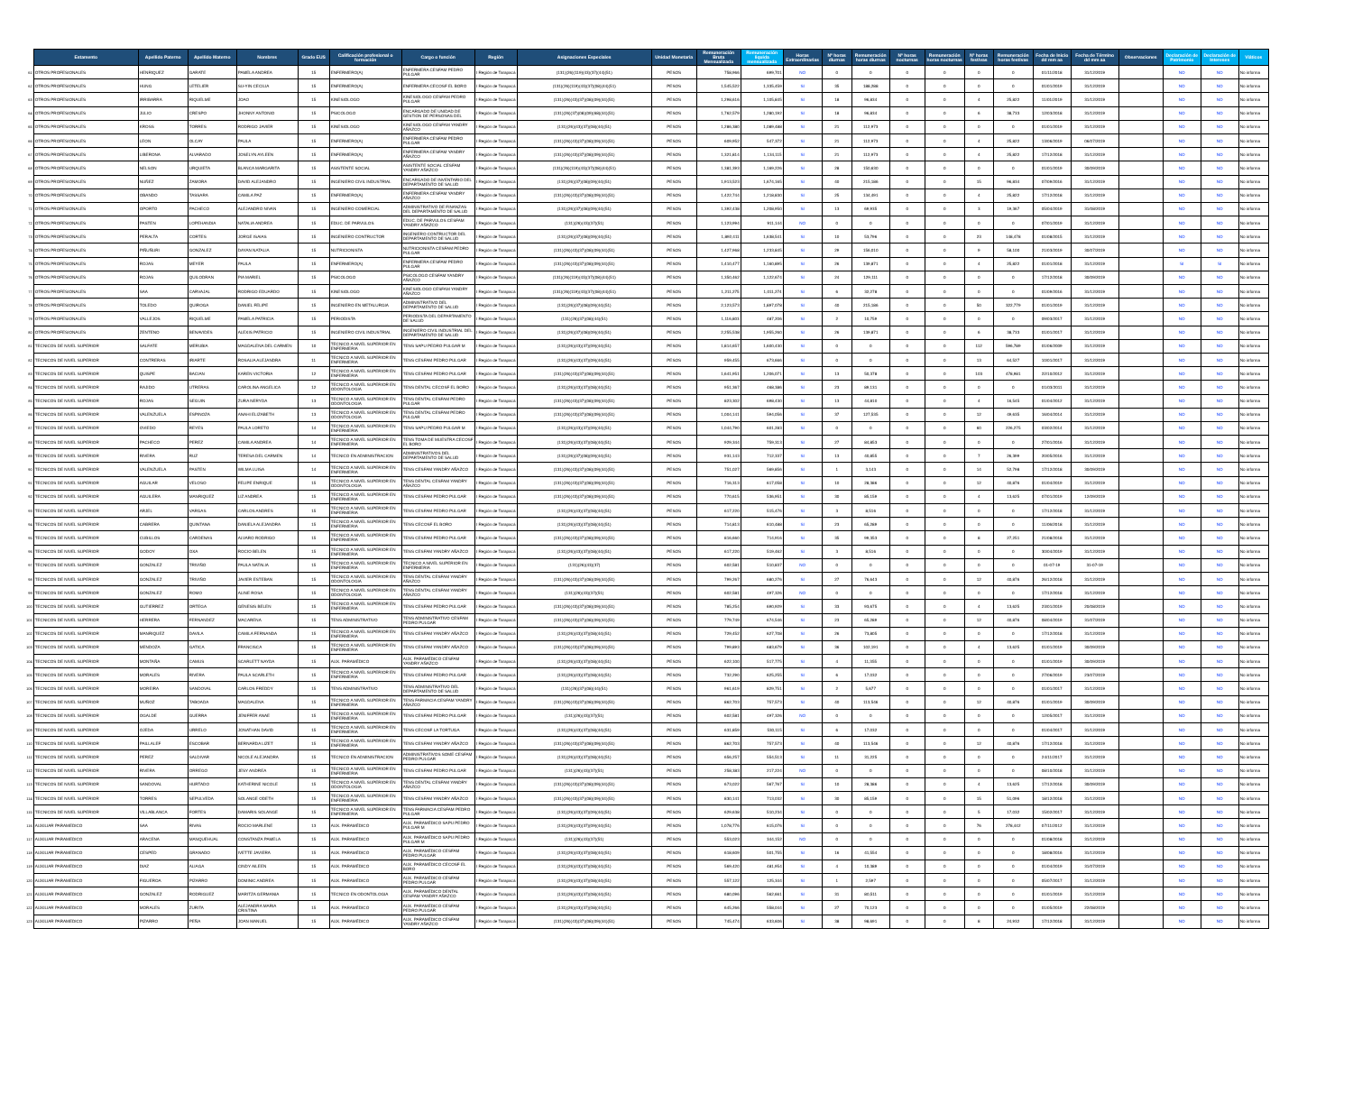| | Estamento | Apellido Paterno | Apellido Materno | Nombres | Grado EUS | Calificación profesional o formación | Cargo o función | Región | Asignaciones Especiales | Unidad Monetaria | Remuneración Bruta Mensualizada | Remuneración liquida mensualizada | Horas Extraordinarias | Nº horas diurnas | Remuneración horas diurnas | Nº horas nocturnas | Remuneración horas nocturnas | Nº horas festivas | Remuneración horas festivas | Fecha de Inicio dd mm aa | Fecha de Término dd mm aa | Observaciones | Declaración de Patrimonio | Declaración de Intereses | Viáticos |
| --- | --- | --- | --- | --- | --- | --- | --- | --- | --- | --- | --- | --- | --- | --- | --- | --- | --- | --- | --- | --- | --- | --- | --- | --- | --- |
| 61 | OTROS PROFESIONALES | HENRIQUEZ | GARATE | PAMELA ANDREA | 15 | ENFERMERO(A) | ENFERMERA CESFAM PEDRO PULGAR | I Región de Tarapacá | (131)(26)(119)(43)(37)(44)(51) | PESOS | 758,966 | 699,701 | NO | 0 | 0 | 0 | 0 | 0 | 0 | 01/11/2018 | 31/12/2019 | | NO | NO | No informa |
| 62 | OTROS PROFESIONALES | HUNG | LETELIER | SU-YIN CECILIA | 15 | ENFERMERO(A) | ENFERMERA CECOSF EL BORO | I Región de Tarapacá | (131)(26)(119)(43)(37)(08)(44)(51) | PESOS | 1,545,522 | 1,335,459 | SI | 35 | 188,288 | 0 | 0 | 0 | 0 | 01/01/2019 | 31/12/2019 | | NO | NO | No informa |
| 63 | OTROS PROFESIONALES | IRRIBARRA | RIQUELME | JOAO | 15 | KINESIOLOGO | KINESIOLOGO CESFAM PEDRO PULGAR | I Región de Tarapacá | (131)(26)(43)(37)(08)(09)(44)(51) | PESOS | 1,298,616 | 1,105,845 | SI | 18 | 96,834 | 0 | 0 | 4 | 25,822 | 11/01/2019 | 31/12/2019 | | NO | NO | No informa |
| 64 | OTROS PROFESIONALES | JULIO | CRESPO | JHONNY ANTONIO | 15 | PSICOLOGO | ENCARGADO DE UNIDAD DE GESTION DE PERSONAS DEL | I Región de Tarapacá | (131)(26)(37)(08)(09)(68)(44)(51) | PESOS | 1,762,579 | 1,280,192 | SI | 18 | 96,834 | 0 | 0 | 6 | 38,733 | 12/03/2018 | 31/12/2019 | | NO | NO | No informa |
| 65 | OTROS PROFESIONALES | KROSS | TORRES | RODRIGO JAVIER | 15 | KINESIOLOGO | KINESIOLOGO CESFAM YANDRY AÑAZCO | I Región de Tarapacá | (131)(26)(43)(37)(08)(44)(51) | PESOS | 1,286,380 | 1,089,488 | SI | 21 | 112,973 | 0 | 0 | 0 | 0 | 01/01/2019 | 31/12/2019 | | NO | NO | No informa |
| 66 | OTROS PROFESIONALES | LEON | OLCAY | PAULA | 15 | ENFERMERO(A) | ENFERMERA CESFAM PEDRO PULGAR | I Región de Tarapacá | (131)(26)(43)(37)(08)(09)(44)(51) | PESOS | 609,952 | 547,372 | SI | 21 | 112,973 | 0 | 0 | 4 | 25,822 | 13/06/2019 | 06/07/2019 | | NO | NO | No informa |
| 67 | OTROS PROFESIONALES | LIBERONA | ALVARADO | JOSELYN AYLEEN | 15 | ENFERMERO(A) | ENFERMERA CESFAM YANDRY AÑAZCO | I Región de Tarapacá | (131)(26)(43)(37)(08)(09)(44)(51) | PESOS | 1,321,814 | 1,134,115 | SI | 21 | 112,973 | 0 | 0 | 4 | 25,822 | 17/12/2018 | 31/12/2019 | | NO | NO | No informa |
| 68 | OTROS PROFESIONALES | NELSON | URQUIETA | BLANCA MARGARITA | 15 | ASISTENTE SOCIAL | ASISTENTE SOCIAL CESFAM YANDRY AÑAZCO | I Región de Tarapacá | (131)(26)(119)(43)(37)(08)(44)(51) | PESOS | 1,381,393 | 1,169,226 | SI | 28 | 150,630 | 0 | 0 | 0 | 0 | 01/01/2019 | 30/09/2019 | | NO | NO | No informa |
| 69 | OTROS PROFESIONALES | NUÑEZ | ZAMORA | DAVID ALEJANDRO | 15 | INGENIERO CIVIL INDUSTRIAL | ENCARGADO DE INVENTARIO DEL DEPARTAMENTO DE SALUD | I Región de Tarapacá | (131)(26)(37)(08)(09)(44)(51) | PESOS | 1,913,523 | 1,674,165 | SI | 40 | 215,186 | 0 | 0 | 15 | 96,834 | 07/09/2016 | 31/12/2019 | | NO | NO | No informa |
| 70 | OTROS PROFESIONALES | OBANDO | TASSARA | CAMILA PAZ | 15 | ENFERMERO(A) | ENFERMERA CESFAM YANDRY AÑAZCO | I Región de Tarapacá | (131)(26)(43)(37)(08)(09)(44)(51) | PESOS | 1,422,744 | 1,218,830 | SI | 25 | 134,491 | 0 | 0 | 4 | 25,822 | 17/12/2018 | 31/12/2019 | | NO | NO | No informa |
| 71 | OTROS PROFESIONALES | OPORTO | PACHECO | ALEJANDRO NIVAN | 15 | INGENIERO COMERCIAL | ADMINISTRATIVO DE FINANZAS DEL DEPARTAMENTO DE SALUD | I Región de Tarapacá | (131)(26)(37)(08)(09)(44)(51) | PESOS | 1,392,438 | 1,208,950 | SI | 13 | 69,935 | 0 | 0 | 3 | 19,367 | 05/04/2019 | 31/08/2019 | | NO | NO | No informa |
| 72 | OTROS PROFESIONALES | PASTEN | LOPEHANDIA | NATALIA ANDREA | 15 | EDUC. DE PARVULOS | EDUC. DE PARVULOS CESFAM YANDRY AÑAZCO | I Región de Tarapacá | (131)(26)(43)(37)(51) | PESOS | 1,123,994 | 911,144 | NO | 0 | 0 | 0 | 0 | 0 | 0 | 07/01/2019 | 31/12/2019 | | NO | NO | No informa |
| 73 | OTROS PROFESIONALES | PERALTA | CORTES | JORGE ISAIAS | 15 | INGENIERO CONTRUCTOR | INGENIERO CONTRUCTOR DEL DEPARTAMENTO DE SALUD | I Región de Tarapacá | (131)(26)(37)(08)(09)(44)(51) | PESOS | 1,892,411 | 1,638,541 | SI | 10 | 53,796 | 0 | 0 | 23 | 148,478 | 01/08/2015 | 31/12/2019 | | NO | NO | No informa |
| 74 | OTROS PROFESIONALES | PIÑUÑURI | GONZALEZ | DAYAN NATALIA | 15 | NUTRICIONISTA | NUTRICIONISTA CESFAM PEDRO PULGAR | I Región de Tarapacá | (131)(26)(43)(37)(08)(09)(44)(51) | PESOS | 1,427,968 | 1,233,845 | SI | 29 | 156,010 | 0 | 0 | 9 | 58,100 | 21/03/2019 | 30/07/2019 | | NO | NO | No informa |
| 75 | OTROS PROFESIONALES | ROJAS | MEYER | PAULA | 15 | ENFERMERO(A) | ENFERMERA CESFAM PEDRO PULGAR | I Región de Tarapacá | (131)(26)(43)(37)(08)(09)(44)(51) | PESOS | 1,410,477 | 1,160,895 | SI | 26 | 139,871 | 0 | 0 | 4 | 25,822 | 01/01/2018 | 31/12/2019 | | SI | SI | No informa |
| 76 | OTROS PROFESIONALES | ROJAS | QUILODRAN | PIA MARIEL | 15 | PSICOLOGO | PSICOLOGO CESFAM YANDRY AÑAZCO | I Región de Tarapacá | (131)(26)(119)(43)(37)(08)(44)(51) | PESOS | 1,350,462 | 1,122,674 | SI | 24 | 129,111 | 0 | 0 | 0 | 0 | 17/12/2018 | 30/09/2019 | | NO | NO | No informa |
| 77 | OTROS PROFESIONALES | SAA | CARVAJAL | RODRIGO EDUARDO | 15 | KINESIOLOGO | KINESIOLOGO CESFAM YANDRY AÑAZCO | I Región de Tarapacá | (131)(26)(119)(43)(37)(08)(44)(51) | PESOS | 1,211,275 | 1,011,274 | SI | 6 | 32,278 | 0 | 0 | 0 | 0 | 01/09/2016 | 31/12/2019 | | NO | NO | No informa |
| 78 | OTROS PROFESIONALES | TOLEDO | QUIROGA | DANIEL FELIPE | 15 | INGENIERO EN METALURGIA | ADMINISTRATIVO DEL DEPARTAMENTO DE SALUD | I Región de Tarapacá | (131)(26)(37)(08)(09)(44)(51) | PESOS | 2,123,573 | 1,897,078 | SI | 40 | 215,186 | 0 | 0 | 50 | 322,779 | 01/01/2019 | 31/12/2019 | | NO | NO | No informa |
| 79 | OTROS PROFESIONALES | VALLEJOS | RIQUELME | PAMELA PATRICIA | 15 | PERIODISTA | PERIODISTA DEL DEPARTAMENTO DE SALUD | I Región de Tarapacá | (131)(26)(37)(08)(44)(51) | PESOS | 1,116,803 | 487,206 | SI | 2 | 10,759 | 0 | 0 | 0 | 0 | 09/03/2017 | 31/12/2019 | | NO | NO | No informa |
| 80 | OTROS PROFESIONALES | ZENTENO | BENAVIDES | ALEXIS PATRICIO | 15 | INGENIERO CIVIL INDUSTRIAL | INGENIERO CIVIL INDUSTRIAL DEL DEPARTAMENTO DE SALUD | I Región de Tarapacá | (131)(26)(37)(08)(09)(44)(51) | PESOS | 2,255,538 | 1,955,260 | SI | 26 | 139,871 | 0 | 0 | 6 | 38,733 | 01/01/2017 | 31/12/2019 | | NO | NO | No informa |
| 81 | TECNICOS DE NIVEL SUPERIOR | SALFATE | MERUBIA | MAGDALENA DEL CARMEN | 10 | TECNICO A NIVEL SUPERIOR EN ENFERMERIA | TENS SAPU PEDRO PULGAR M | I Región de Tarapacá | (131)(26)(43)(37)(09)(44)(51) | PESOS | 1,814,657 | 1,600,430 | SI | 0 | 0 | 0 | 0 | 112 | 596,789 | 01/06/2009 | 31/12/2019 | | NO | NO | No informa |
| 82 | TECNICOS DE NIVEL SUPERIOR | CONTRERAS | IRIARTE | ROSALIA ALEJANDRA | 11 | TECNICO A NIVEL SUPERIOR EN ENFERMERIA | TENS CESFAM PEDRO PULGAR | I Región de Tarapacá | (131)(26)(43)(37)(09)(44)(51) | PESOS | 959,455 | 673,666 | SI | 0 | 0 | 0 | 0 | 13 | 64,527 | 10/01/2017 | 31/12/2019 | | NO | NO | No informa |
| 83 | TECNICOS DE NIVEL SUPERIOR | QUISPE | BACIAN | KAREN VICTORIA | 12 | TECNICO A NIVEL SUPERIOR EN ENFERMERIA | TENS CESFAM PEDRO PULGAR | I Región de Tarapacá | (131)(26)(43)(37)(08)(09)(44)(51) | PESOS | 1,641,951 | 1,206,071 | SI | 13 | 50,378 | 0 | 0 | 103 | 478,981 | 22/10/2012 | 31/12/2019 | | NO | NO | No informa |
| 84 | TECNICOS DE NIVEL SUPERIOR | RAJIDO | UTRERAS | CAROLINA ANGELICA | 12 | TECNICO A NIVEL SUPERIOR EN ODONTOLOGIA | TENS DENTAL CECOSF EL BORO | I Región de Tarapacá | (131)(26)(43)(37)(08)(44)(51) | PESOS | 951,367 | 468,386 | SI | 23 | 89,131 | 0 | 0 | 0 | 0 | 01/03/2011 | 31/12/2019 | | NO | NO | No informa |
| 85 | TECNICOS DE NIVEL SUPERIOR | ROJAS | SEGUIN | ZURA NERYDA | 13 | TECNICO A NIVEL SUPERIOR EN ODONTOLOGIA | TENS DENTAL CESFAM PEDRO PULGAR | I Región de Tarapacá | (131)(26)(43)(37)(08)(09)(44)(51) | PESOS | 823,302 | 698,430 | SI | 13 | 44,810 | 0 | 0 | 4 | 16,545 | 01/04/2012 | 31/12/2019 | | NO | NO | No informa |
| 86 | TECNICOS DE NIVEL SUPERIOR | VALENZUELA | ESPINOZA | ANAHI ELIZABETH | 13 | TECNICO A NIVEL SUPERIOR EN ODONTOLOGIA | TENS DENTAL CESFAM PEDRO PULGAR | I Región de Tarapacá | (131)(26)(43)(37)(08)(09)(44)(51) | PESOS | 1,004,141 | 594,056 | SI | 37 | 127,535 | 0 | 0 | 12 | 49,635 | 16/04/2014 | 31/12/2019 | | NO | NO | No informa |
| 87 | TECNICOS DE NIVEL SUPERIOR | OVIEDO | REYES | PAULA LORETO | 14 | TECNICO A NIVEL SUPERIOR EN ENFERMERIA | TENS SAPU PEDRO PULGAR M | I Región de Tarapacá | (131)(26)(43)(37)(09)(44)(51) | PESOS | 1,044,790 | 601,283 | SI | 0 | 0 | 0 | 0 | 60 | 226,275 | 03/02/2014 | 31/12/2019 | | NO | NO | No informa |
| 88 | TECNICOS DE NIVEL SUPERIOR | PACHECO | PEREZ | CAMILA ANDREA | 14 | TECNICO A NIVEL SUPERIOR EN ENFERMERIA | TENS TOMA DE MUESTRA CECOSF EL BORO | I Región de Tarapacá | (131)(26)(43)(37)(08)(44)(51) | PESOS | 929,344 | 759,313 | SI | 27 | 84,853 | 0 | 0 | 0 | 0 | 27/01/2016 | 31/12/2019 | | NO | NO | No informa |
| 89 | TECNICOS DE NIVEL SUPERIOR | RIVERA | RUZ | TERESA DEL CARMEN | 14 | TECNICO EN ADMINISTRACION | ADMINISTRATIVOS DEL DEPARTAMENTO DE SALUD | I Región de Tarapacá | (131)(26)(37)(08)(09)(44)(51) | PESOS | 931,143 | 712,337 | SI | 13 | 40,855 | 0 | 0 | 7 | 26,399 | 20/05/2016 | 31/12/2019 | | NO | NO | No informa |
| 90 | TECNICOS DE NIVEL SUPERIOR | VALENZUELA | PASTEN | WILMA LUISA | 14 | TECNICO A NIVEL SUPERIOR EN ENFERMERIA | TENS CESFAM YANDRY AÑAZCO | I Región de Tarapacá | (131)(26)(43)(37)(08)(09)(44)(51) | PESOS | 751,027 | 569,856 | SI | 1 | 3,143 | 0 | 0 | 14 | 52,798 | 17/12/2018 | 30/09/2019 | | NO | NO | No informa |
| 91 | TECNICOS DE NIVEL SUPERIOR | AGUILAR | VELOSO | FELIPE ENRIQUE | 15 | TECNICO A NIVEL SUPERIOR EN ODONTOLOGIA | TENS DENTAL CESFAM YANDRY AÑAZCO | I Región de Tarapacá | (131)(26)(43)(37)(08)(09)(44)(51) | PESOS | 716,313 | 617,058 | SI | 10 | 28,386 | 0 | 0 | 12 | 40,876 | 01/04/2019 | 31/12/2019 | | NO | NO | No informa |
| 92 | TECNICOS DE NIVEL SUPERIOR | AGUILERA | MANRIQUEZ | LIZ ANDREA | 15 | TECNICO A NIVEL SUPERIOR EN ENFERMERIA | TENS CESFAM PEDRO PULGAR | I Región de Tarapacá | (131)(26)(43)(37)(08)(09)(44)(51) | PESOS | 770,615 | 536,951 | SI | 30 | 85,159 | 0 | 0 | 4 | 13,625 | 07/01/2019 | 12/09/2019 | | NO | NO | No informa |
| 93 | TECNICOS DE NIVEL SUPERIOR | ARJEL | VARGAS | CARLOS ANDRES | 15 | TECNICO A NIVEL SUPERIOR EN ENFERMERIA | TENS CESFAM PEDRO PULGAR | I Región de Tarapacá | (131)(26)(43)(37)(08)(44)(51) | PESOS | 617,220 | 515,476 | SI | 3 | 8,516 | 0 | 0 | 0 | 0 | 17/12/2018 | 31/12/2019 | | NO | NO | No informa |
| 94 | TECNICOS DE NIVEL SUPERIOR | CABRERA | QUINTANA | DANIELA ALEJANDRA | 15 | TECNICO A NIVEL SUPERIOR EN ENFERMERIA | TENS CECOSF EL BORO | I Región de Tarapacá | (131)(26)(43)(37)(08)(44)(51) | PESOS | 714,813 | 610,488 | SI | 23 | 65,289 | 0 | 0 | 0 | 0 | 11/06/2018 | 31/12/2019 | | NO | NO | No informa |
| 95 | TECNICOS DE NIVEL SUPERIOR | CUBILLOS | CARDENAS | ALVARO RODRIGO | 15 | TECNICO A NIVEL SUPERIOR EN ENFERMERIA | TENS CESFAM PEDRO PULGAR | I Región de Tarapacá | (131)(26)(43)(37)(08)(09)(44)(51) | PESOS | 816,660 | 714,916 | SI | 35 | 99,353 | 0 | 0 | 8 | 27,251 | 21/08/2018 | 31/12/2019 | | NO | NO | No informa |
| 96 | TECNICOS DE NIVEL SUPERIOR | GODOY | OXA | ROCIO BELEN | 15 | TECNICO A NIVEL SUPERIOR EN ENFERMERIA | TENS CESFAM YANDRY AÑAZCO | I Región de Tarapacá | (131)(26)(43)(37)(08)(44)(51) | PESOS | 617,220 | 519,462 | SI | 3 | 8,516 | 0 | 0 | 0 | 0 | 30/04/2019 | 31/12/2019 | | NO | NO | No informa |
| 97 | TECNICOS DE NIVEL SUPERIOR | GONZALEZ | TRIVIÑO | PAULA NATALIA | 15 | TECNICO A NIVEL SUPERIOR EN ENFERMERIA | TECNICO A NIVEL SUPERIOR EN ENFERMERIA | I Región de Tarapacá | (131)(26)(43)(37) | PESOS | 602,581 | 510,837 | NO | 0 | 0 | 0 | 0 | 0 | 0 | 01-07-19 | 31-07-19 | | NO | NO | No informa |
| 98 | TECNICOS DE NIVEL SUPERIOR | GONZALEZ | TRIVIÑO | JAVIER ESTEBAN | 15 | TECNICO A NIVEL SUPERIOR EN ODONTOLOGIA | TENS DENTAL CESFAM YANDRY AÑAZCO | I Región de Tarapacá | (131)(26)(43)(37)(08)(09)(44)(51) | PESOS | 799,267 | 680,276 | SI | 27 | 76,643 | 0 | 0 | 12 | 40,876 | 26/12/2018 | 31/12/2019 | | NO | NO | No informa |
| 99 | TECNICOS DE NIVEL SUPERIOR | GONZALEZ | ROMO | ALINE ROSA | 15 | TECNICO A NIVEL SUPERIOR EN ODONTOLOGIA | TENS DENTAL CESFAM YANDRY AÑAZCO | I Región de Tarapacá | (131)(26)(43)(37)(51) | PESOS | 602,581 | 497,326 | NO | 0 | 0 | 0 | 0 | 0 | 0 | 17/12/2018 | 31/12/2019 | | NO | NO | No informa |
| 100 | TECNICOS DE NIVEL SUPERIOR | GUTIERREZ | ORTEGA | GENESIS BELEN | 15 | TECNICO A NIVEL SUPERIOR EN ENFERMERIA | TENS CESFAM PEDRO PULGAR | I Región de Tarapacá | (131)(26)(43)(37)(08)(09)(44)(51) | PESOS | 785,254 | 690,929 | SI | 33 | 93,675 | 0 | 0 | 4 | 13,625 | 23/01/2019 | 20/08/2019 | | NO | NO | No informa |
| 101 | TECNICOS DE NIVEL SUPERIOR | HERRERA | FERNANDEZ | MACARENA | 15 | TENS ADMINISTRATIVO | TENS ADMINISTRATIVO CESFAM PEDRO PULGAR | I Región de Tarapacá | (131)(26)(43)(37)(08)(09)(44)(51) | PESOS | 779,749 | 674,546 | SI | 23 | 65,289 | 0 | 0 | 12 | 40,876 | 08/04/2019 | 31/07/2019 | | NO | NO | No informa |
| 102 | TECNICOS DE NIVEL SUPERIOR | MANRIQUEZ | DAVILA | CAMILA FERNANDA | 15 | TECNICO A NIVEL SUPERIOR EN ENFERMERIA | TENS CESFAM YANDRY AÑAZCO | I Región de Tarapacá | (131)(26)(43)(37)(08)(44)(51) | PESOS | 729,452 | 627,708 | SI | 26 | 73,805 | 0 | 0 | 0 | 0 | 17/12/2018 | 31/12/2019 | | NO | NO | No informa |
| 103 | TECNICOS DE NIVEL SUPERIOR | MENDOZA | GATICA | FRANCISCA | 15 | TECNICO A NIVEL SUPERIOR EN ENFERMERIA | TENS CESFAM YANDRY AÑAZCO | I Región de Tarapacá | (131)(26)(43)(37)(08)(09)(44)(51) | PESOS | 799,893 | 683,679 | SI | 36 | 102,191 | 0 | 0 | 4 | 13,625 | 01/01/2019 | 30/09/2019 | | NO | NO | No informa |
| 104 | TECNICOS DE NIVEL SUPERIOR | MONTAÑA | CAMUS | SCARLETT NAYDA | 15 | AUX. PARAMÉDICO | AUX. PARAMÉDICO CESFAM YANDRY AÑAZCO | I Región de Tarapacá | (131)(26)(43)(37)(08)(44)(51) | PESOS | 622,100 | 517,775 | SI | 4 | 11,355 | 0 | 0 | 0 | 0 | 01/01/2019 | 30/09/2019 | | NO | NO | No informa |
| 105 | TECNICOS DE NIVEL SUPERIOR | MORALES | RIVERA | PAULA SCARLETH | 15 | TECNICO A NIVEL SUPERIOR EN ENFERMERIA | TENS CESFAM PEDRO PULGAR | I Región de Tarapacá | (131)(26)(43)(37)(08)(44)(51) | PESOS | 732,290 | 625,255 | SI | 6 | 17,032 | 0 | 0 | 0 | 0 | 27/06/2019 | 23/07/2019 | | NO | NO | No informa |
| 106 | TECNICOS DE NIVEL SUPERIOR | MOREIRA | SANDOVAL | CARLOS FREDDY | 15 | TENS ADMINISTRATIVO | TENS ADMINISTRATIVO DEL DEPARTAMENTO DE SALUD | I Región de Tarapacá | (131)(26)(37)(08)(44)(51) | PESOS | 961,619 | 829,751 | SI | 2 | 5,677 | 0 | 0 | 0 | 0 | 01/01/2017 | 31/12/2019 | | NO | NO | No informa |
| 107 | TECNICOS DE NIVEL SUPERIOR | MUÑOZ | TABOADA | MAGDALENA | 15 | TECNICO A NIVEL SUPERIOR EN ENFERMERIA | TENS FARMACIA CESFAM YANDRY AÑAZCO | I Región de Tarapacá | (131)(26)(43)(37)(08)(09)(44)(51) | PESOS | 862,703 | 757,573 | SI | 40 | 113,546 | 0 | 0 | 12 | 40,876 | 01/01/2019 | 30/09/2019 | | NO | NO | No informa |
| 108 | TECNICOS DE NIVEL SUPERIOR | OGALDE | GUERRA | JENIFFER ANAE | 15 | TECNICO A NIVEL SUPERIOR EN ENFERMERIA | TENS CESFAM PEDRO PULGAR | I Región de Tarapacá | (131)(26)(43)(37)(51) | PESOS | 602,581 | 497,326 | NO | 0 | 0 | 0 | 0 | 0 | 0 | 12/05/2017 | 31/12/2019 | | NO | NO | No informa |
| 109 | TECNICOS DE NIVEL SUPERIOR | OJEDA | URRELO | JONATHAN DAVID | 15 | TECNICO A NIVEL SUPERIOR EN ENFERMERIA | TENS CECOSF LA TORTUGA | I Región de Tarapacá | (131)(26)(43)(37)(08)(44)(51) | PESOS | 631,859 | 530,115 | SI | 6 | 17,032 | 0 | 0 | 0 | 0 | 01/04/2017 | 31/12/2019 | | NO | NO | No informa |
| 110 | TECNICOS DE NIVEL SUPERIOR | PAILLALEF | ESCOBAR | BERNARDA LIZET | 15 | TECNICO A NIVEL SUPERIOR EN ENFERMERIA | TENS CESFAM YANDRY AÑAZCO | I Región de Tarapacá | (131)(26)(43)(37)(08)(09)(44)(51) | PESOS | 862,703 | 757,573 | SI | 40 | 113,546 | 0 | 0 | 12 | 40,876 | 17/12/2018 | 31/12/2019 | | NO | NO | No informa |
| 111 | TECNICOS DE NIVEL SUPERIOR | PEREZ | SALDIVAR | NICOLE ALEJANDRA | 15 | TECNICO EN ADMINISTRACION | ADMINISTRATIVOS SOME CESFAM PEDRO PULGAR | I Región de Tarapacá | (131)(26)(43)(37)(08)(44)(51) | PESOS | 656,257 | 554,513 | SI | 11 | 31,225 | 0 | 0 | 0 | 0 | 24/11/2017 | 31/12/2019 | | NO | NO | No informa |
| 112 | TECNICOS DE NIVEL SUPERIOR | RIVERA | ORREGO | JESY ANDREA | 15 | TECNICO A NIVEL SUPERIOR EN ENFERMERIA | TENS CESFAM PEDRO PULGAR | I Región de Tarapacá | (131)(26)(43)(37)(51) | PESOS | 258,383 | 217,224 | NO | 0 | 0 | 0 | 0 | 0 | 0 | 08/10/2018 | 31/12/2019 | | NO | NO | No informa |
| 113 | TECNICOS DE NIVEL SUPERIOR | SANDOVAL | HURTADO | KATHERINE NICOLE | 15 | TECNICO A NIVEL SUPERIOR EN ODONTOLOGIA | TENS DENTAL CESFAM YANDRY AÑAZCO | I Región de Tarapacá | (131)(26)(43)(37)(08)(09)(44)(51) | PESOS | 673,022 | 567,767 | SI | 10 | 28,386 | 0 | 0 | 4 | 13,625 | 17/12/2018 | 30/09/2019 | | NO | NO | No informa |
| 114 | TECNICOS DE NIVEL SUPERIOR | TORRES | SEPULVEDA | SOLANGE ODETH | 15 | TECNICO A NIVEL SUPERIOR EN ENFERMERIA | TENS CESFAM YANDRY AÑAZCO | I Región de Tarapacá | (131)(26)(43)(37)(08)(09)(44)(51) | PESOS | 830,141 | 713,032 | SI | 30 | 85,159 | 0 | 0 | 15 | 51,096 | 18/12/2018 | 31/12/2019 | | NO | NO | No informa |
| 115 | TECNICOS DE NIVEL SUPERIOR | VILLABLANCA | FORTES | DAMARIS SOLANGE | 15 | TECNICO A NIVEL SUPERIOR EN ENFERMERIA | TENS FARMACIA CESFAM PEDRO PULGAR | I Región de Tarapacá | (131)(26)(43)(37)(09)(44)(51) | PESOS | 629,638 | 510,234 | SI | 0 | 0 | 0 | 0 | 5 | 17,032 | 15/02/2017 | 31/12/2019 | | NO | NO | No informa |
| 116 | AUXILIAR PARAMEDICO | SAA | RIVAS | ROCIO MARLENE | 13 | AUX. PARAMÉDICO | AUX. PARAMÉDICO SAPU PEDRO PULGAR M | I Región de Tarapacá | (131)(26)(43)(37)(09)(44)(51) | PESOS | 1,078,776 | 615,076 | SI | 0 | 0 | 0 | 0 | 76 | 278,442 | 07/11/2012 | 31/12/2019 | | NO | NO | No informa |
| 117 | AUXILIAR PARAMEDICO | ARACENA | MANQUEHUAL | CONSTANZA PAMELA | 15 | AUX. PARAMÉDICO | AUX. PARAMÉDICO SAPU PEDRO PULGAR M | I Región de Tarapacá | (131)(26)(43)(37)(51) | PESOS | 553,023 | 344,152 | NO | 0 | 0 | 0 | 0 | 0 | 0 | 01/08/2018 | 31/12/2019 | | NO | NO | No informa |
| 118 | AUXILIAR PARAMEDICO | CESPED | GRANADO | IVETTE JAVIERA | 15 | AUX. PARAMÉDICO | AUX. PARAMÉDICO CESFAM PEDRO PULGAR | I Región de Tarapacá | (131)(26)(43)(37)(08)(44)(51) | PESOS | 618,609 | 501,755 | SI | 16 | 41,554 | 0 | 0 | 0 | 0 | 18/08/2016 | 31/12/2019 | | NO | NO | No informa |
| 119 | AUXILIAR PARAMEDICO | DIAZ | ALIAGA | CINDY AILEEN | 15 | AUX. PARAMÉDICO | AUX. PARAMÉDICO CECOSF EL BORO | I Región de Tarapacá | (131)(26)(43)(37)(08)(44)(51) | PESOS | 569,420 | 481,954 | SI | 4 | 10,389 | 0 | 0 | 0 | 0 | 01/04/2019 | 31/07/2019 | | NO | NO | No informa |
| 120 | AUXILIAR PARAMEDICO | FIGUEROA | PIZARRO | DOMINIC ANDREA | 15 | AUX. PARAMÉDICO | AUX. PARAMÉDICO CESFAM PEDRO PULGAR | I Región de Tarapacá | (131)(26)(43)(37)(08)(44)(51) | PESOS | 557,122 | 125,344 | SI | 1 | 2,597 | 0 | 0 | 0 | 0 | 05/07/2017 | 31/12/2019 | | NO | NO | No informa |
| 121 | AUXILIAR PARAMEDICO | GONZALEZ | RODRIGUEZ | MARITZA GERMANIA | 15 | TECNICO EN ODONTOLOGIA | AUX. PARAMÉDICO DENTAL CESFAM YANDRY AÑAZCO | I Región de Tarapacá | (131)(26)(43)(37)(08)(44)(51) | PESOS | 680,096 | 562,661 | SI | 31 | 80,511 | 0 | 0 | 0 | 0 | 01/01/2019 | 31/12/2019 | | NO | NO | No informa |
| 122 | AUXILIAR PARAMEDICO | MORALES | ZURITA | ALEJANDRA MARIA CRISTINA | 15 | AUX. PARAMÉDICO | AUX. PARAMÉDICO CESFAM PEDRO PULGAR | I Región de Tarapacá | (131)(26)(43)(37)(08)(44)(51) | PESOS | 645,266 | 558,044 | SI | 27 | 70,123 | 0 | 0 | 0 | 0 | 01/05/2019 | 22/08/2019 | | NO | NO | No informa |
| 123 | AUXILIAR PARAMEDICO | PIZARRO | PEÑA | JOAN MANUEL | 15 | AUX. PARAMÉDICO | AUX. PARAMÉDICO CESFAM YANDRY AÑAZCO | I Región de Tarapacá | (131)(26)(43)(37)(08)(09)(44)(51) | PESOS | 745,474 | 633,606 | SI | 38 | 98,691 | 0 | 0 | 8 | 24,932 | 17/12/2018 | 31/12/2019 | | NO | NO | No informa |